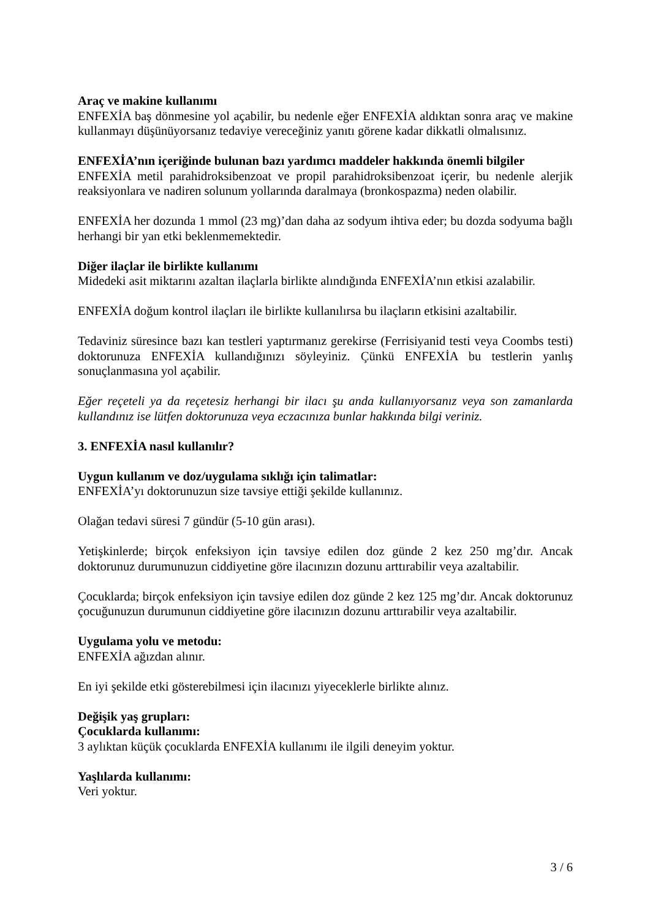Araç ve makine kullanımı
ENFEXİA baş dönmesine yol açabilir, bu nedenle eğer ENFEXİA aldıktan sonra araç ve makine kullanmayı düşünüyorsanız tedaviye vereceğiniz yanıtı görene kadar dikkatli olmalısınız.
ENFEXİA’nın içeriğinde bulunan bazı yardımcı maddeler hakkında önemli bilgiler
ENFEXİA metil parahidroksibenzoat ve propil parahidroksibenzoat içerir, bu nedenle alerjik reaksiyonlara ve nadiren solunum yollarında daralmaya (bronkospazma) neden olabilir.
ENFEXİA her dozunda 1 mmol (23 mg)’dan daha az sodyum ihtiva eder; bu dozda sodyuma bağlı herhangi bir yan etki beklenmemektedir.
Diğer ilaçlar ile birlikte kullanımı
Midedeki asit miktarını azaltan ilaçlarla birlikte alındığında ENFEXİA’nın etkisi azalabilir.
ENFEXİA doğum kontrol ilaçları ile birlikte kullanılırsa bu ilaçların etkisini azaltabilir.
Tedaviniz süresince bazı kan testleri yaptırmanız gerekirse (Ferrisiyanid testi veya Coombs testi) doktorunuza ENFEXİA kullandığınızı söyleyiniz. Çünkü ENFEXİA bu testlerin yanlış sonuçlanmasına yol açabilir.
Eğer reçeteli ya da reçetesiz herhangi bir ilacı şu anda kullanıyorsanız veya son zamanlarda kullandınız ise lütfen doktorunuza veya eczacınıza bunlar hakkında bilgi veriniz.
3. ENFEXİA nasıl kullanılır?
Uygun kullanım ve doz/uygulama sıklığı için talimatlar:
ENFEXİA’yı doktorunuzun size tavsiye ettiği şekilde kullanınız.
Olağan tedavi süresi 7 gündür (5-10 gün arası).
Yetişkinlerde; birçok enfeksiyon için tavsiye edilen doz günde 2 kez 250 mg’dır. Ancak doktorunuz durumunuzun ciddiyetine göre ilacınızın dozunu arttırabilir veya azaltabilir.
Çocuklarda; birçok enfeksiyon için tavsiye edilen doz günde 2 kez 125 mg’dır. Ancak doktorunuz çocuğunuzun durumunun ciddiyetine göre ilacınızın dozunu arttırabilir veya azaltabilir.
Uygulama yolu ve metodu:
ENFEXİA ağızdan alınır.
En iyi şekilde etki gösterebilmesi için ilacınızı yiyeceklerle birlikte alınız.
Değişik yaş grupları:
Çocuklarda kullanımı:
3 aylıktan küçük çocuklarda ENFEXİA kullanımı ile ilgili deneyim yoktur.
Yaşlılarda kullanımı:
Veri yoktur.
3 / 6